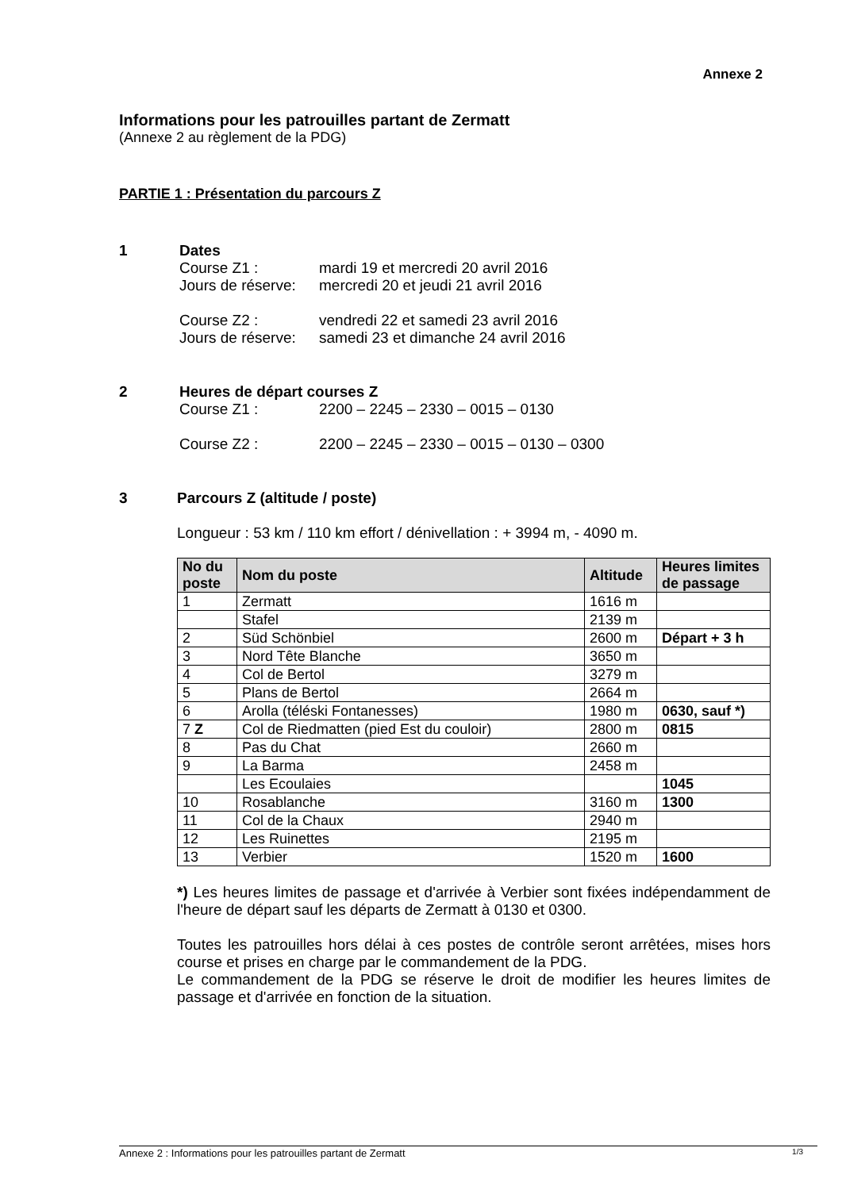Annexe 2
Informations pour les patrouilles partant de Zermatt
(Annexe 2 au règlement de la PDG)
PARTIE 1 : Présentation du parcours Z
1 Dates
Course Z1 : mardi 19 et mercredi 20 avril 2016
Jours de réserve: mercredi 20 et jeudi 21 avril 2016
Course Z2 : vendredi 22 et samedi 23 avril 2016
Jours de réserve: samedi 23 et dimanche 24 avril 2016
2 Heures de départ courses Z
Course Z1 : 2200 – 2245 – 2330 – 0015 – 0130
Course Z2 : 2200 – 2245 – 2330 – 0015 – 0130 – 0300
3 Parcours Z (altitude / poste)
Longueur : 53 km / 110 km effort / dénivellation : + 3994 m, - 4090 m.
| No du poste | Nom du poste | Altitude | Heures limites de passage |
| --- | --- | --- | --- |
| 1 | Zermatt | 1616 m | |
| | Stafel | 2139 m | |
| 2 | Süd Schönbiel | 2600 m | Départ + 3 h |
| 3 | Nord Tête Blanche | 3650 m | |
| 4 | Col de Bertol | 3279 m | |
| 5 | Plans de Bertol | 2664 m | |
| 6 | Arolla (téléski Fontanesses) | 1980 m | 0630, sauf *) |
| 7 Z | Col de Riedmatten (pied Est du couloir) | 2800 m | 0815 |
| 8 | Pas du Chat | 2660 m | |
| 9 | La Barma | 2458 m | |
| | Les Ecoulaies | | 1045 |
| 10 | Rosablanche | 3160 m | 1300 |
| 11 | Col de la Chaux | 2940 m | |
| 12 | Les Ruinettes | 2195 m | |
| 13 | Verbier | 1520 m | 1600 |
*) Les heures limites de passage et d'arrivée à Verbier sont fixées indépendamment de l'heure de départ sauf les départs de Zermatt à 0130 et 0300.
Toutes les patrouilles hors délai à ces postes de contrôle seront arrêtées, mises hors course et prises en charge par le commandement de la PDG.
Le commandement de la PDG se réserve le droit de modifier les heures limites de passage et d'arrivée en fonction de la situation.
Annexe 2 : Informations pour les patrouilles partant de Zermatt 1/3